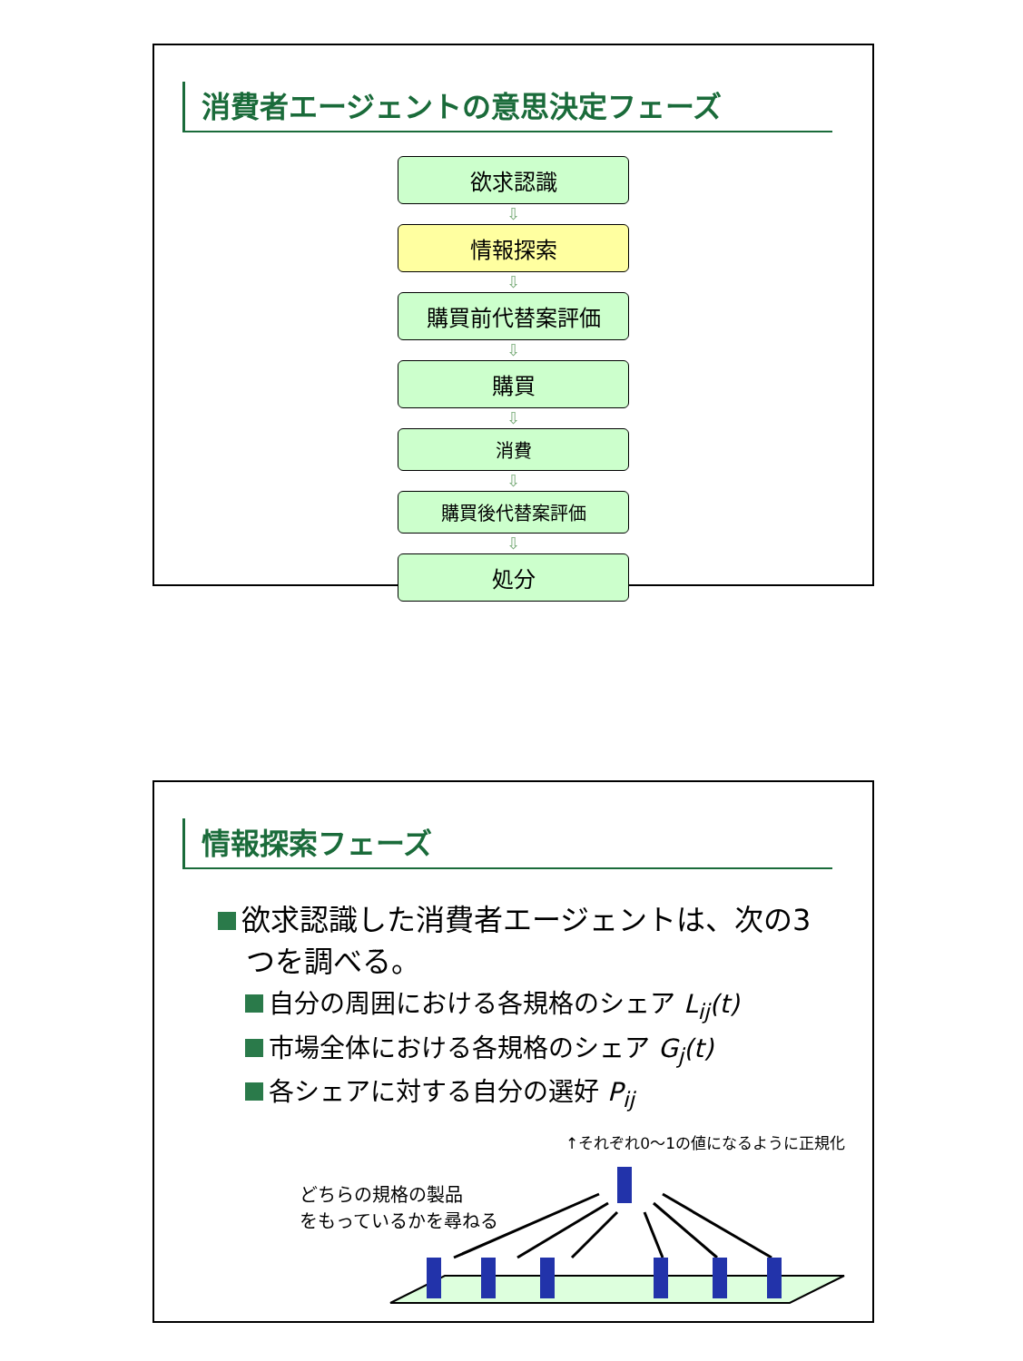消費者エージェントの意思決定フェーズ
欲求認識
⇩
情報探索
⇩
購買前代替案評価
⇩
購買
⇩
消費
⇩
購買後代替案評価
⇩
処分
情報探索フェーズ
欲求認識した消費者エージェントは、次の3
つを調べる。
自分の周囲における各規格のシェア L<sub>ij</sub>(t)
市場全体における各規格のシェア G<sub>j</sub>(t)
各シェアに対する自分の選好 P<sub>ij</sub>
↑それぞれ0～1の値になるように正規化
どちらの規格の製品
をもっているかを尋ねる